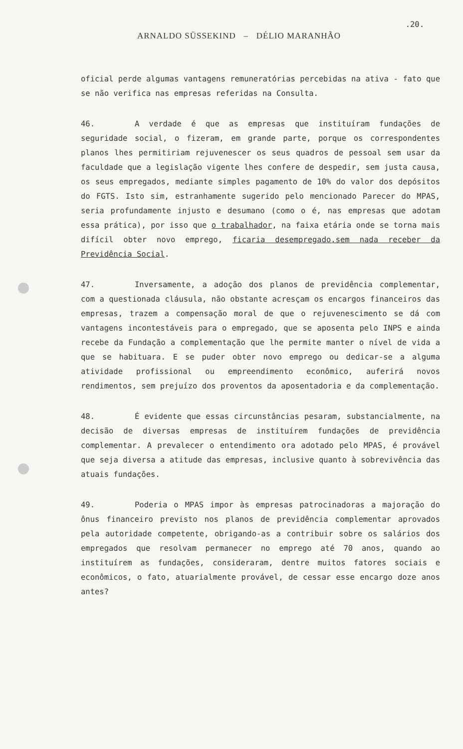.20.
ARNALDO SÜSSEKIND – DÉLIO MARANHÃO
oficial perde algumas vantagens remuneratórias percebidas na ativa - fato que se não verifica nas empresas referidas na Consulta.
46. A verdade é que as empresas que instituíram fundações de seguridade social, o fizeram, em grande parte, porque os correspondentes planos lhes permitiriam rejuvenescer os seus quadros de pessoal sem usar da faculdade que a legislação vigente lhes confere de despedir, sem justa causa, os seus empregados, mediante simples pagamento de 10% do valor dos depósitos do FGTS. Isto sim, estranhamente sugerido pelo mencionado Parecer do MPAS, seria profundamente injusto e desumano (como o é, nas empresas que adotam essa prática), por isso que o trabalhador, na faixa etária onde se torna mais difícil obter novo emprego, ficaria desempregado,sem nada receber da Previdência Social.
47. Inversamente, a adoção dos planos de previdência complementar, com a questionada cláusula, não obstante acresçam os encargos financeiros das empresas, trazem a compensação moral de que o rejuvenescimento se dá com vantagens incontestáveis para o empregado, que se aposenta pelo INPS e ainda recebe da Fundação a complementação que lhe permite manter o nível de vida a que se habituara. E se puder obter novo emprego ou dedicar-se a alguma atividade profissional ou empreendimento econômico, auferirá novos rendimentos, sem prejuízo dos proventos da aposentadoria e da complementação.
48. É evidente que essas circunstâncias pesaram, substancialmente, na decisão de diversas empresas de instituírem fundações de previdência complementar. A prevalecer o entendimento ora adotado pelo MPAS, é provável que seja diversa a atitude das empresas, inclusive quanto à sobrevivência das atuais fundações.
49. Poderia o MPAS impor às empresas patrocinadoras a majoração do ônus financeiro previsto nos planos de previdência complementar aprovados pela autoridade competente, obrigando-as a contribuir sobre os salários dos empregados que resolvam permanecer no emprego até 70 anos, quando ao instituírem as fundações, consideraram, dentre muitos fatores sociais e econômicos, o fato, atuarialmente provável, de cessar esse encargo doze anos antes?